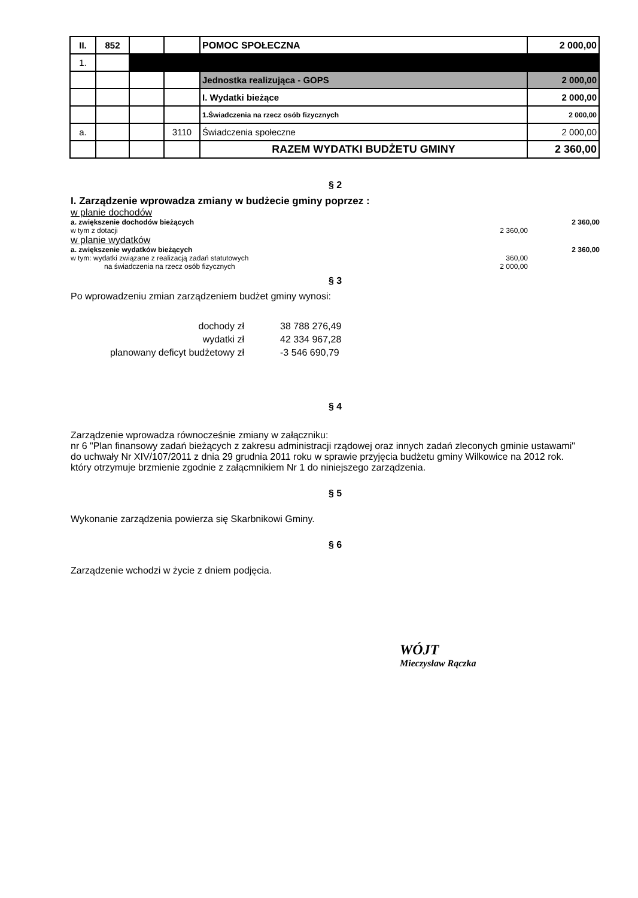| II. | 852 | | | POMOC SPOŁECZNA | 2 000,00 |
| 1. | | | | | |
| | | | | Jednostka realizująca - GOPS | 2 000,00 |
| | | | | I. Wydatki bieżące | 2 000,00 |
| | | | | 1.Świadczenia na rzecz osób fizycznych | 2 000,00 |
| a. | | | 3110 | Świadczenia społeczne | 2 000,00 |
| | | | | RAZEM WYDATKI BUDŻETU GMINY | 2 360,00 |
§ 2
I. Zarządzenie wprowadza zmiany w budżecie gminy poprzez :
w planie dochodów
a. zwiększenie dochodów bieżących 2 360,00
w tym z dotacji 2 360,00
w planie wydatków
a. zwiększenie wydatków bieżących 2 360,00
w tym: wydatki związane z realizacją zadań statutowych 360,00
na świadczenia na rzecz osób fizycznych 2 000,00
§ 3
Po wprowadzeniu zmian zarządzeniem budżet gminy wynosi:
dochody zł 38 788 276,49 wydatki zł 42 334 967,28 planowany deficyt budżetowy zł -3 546 690,79
§ 4
Zarządzenie wprowadza równocześnie zmiany w załączniku:
nr 6 "Plan finansowy zadań bieżących z zakresu administracji rządowej oraz innych zadań zleconych gminie ustawami"
do uchwały Nr XIV/107/2011 z dnia 29 grudnia 2011 roku w sprawie przyjęcia budżetu gminy Wilkowice na 2012 rok.
który otrzymuje brzmienie zgodnie z załącmnikiem Nr 1 do niniejszego zarządzenia.
§ 5
Wykonanie zarządzenia powierza się Skarbnikowi Gminy.
§ 6
Zarządzenie wchodzi w życie z dniem podjęcia.
WÓJT
Mieczysław Rączka